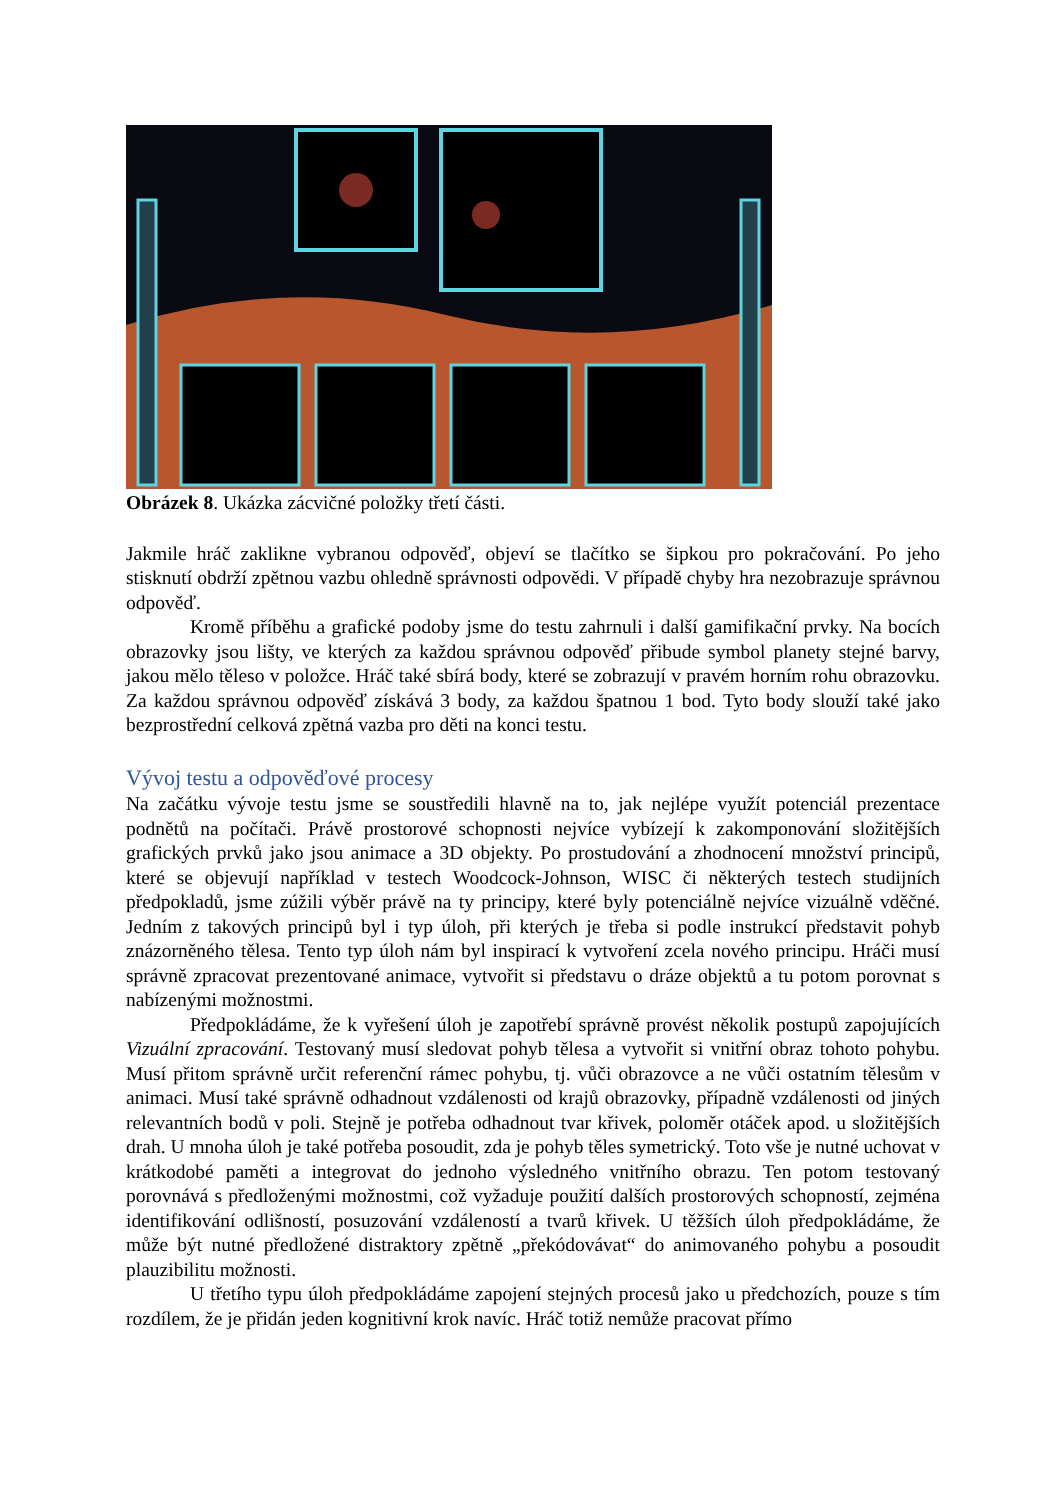Obrázek 8. Ukázka zácvičné položky třetí části.
Jakmile hráč zaklikne vybranou odpověď, objeví se tlačítko se šipkou pro pokračování. Po jeho stisknutí obdrží zpětnou vazbu ohledně správnosti odpovědi. V případě chyby hra nezobrazuje správnou odpověď.
Kromě příběhu a grafické podoby jsme do testu zahrnuli i další gamifikační prvky. Na bocích obrazovky jsou lišty, ve kterých za každou správnou odpověď přibude symbol planety stejné barvy, jakou mělo těleso v položce. Hráč také sbírá body, které se zobrazují v pravém horním rohu obrazovku. Za každou správnou odpověď získává 3 body, za každou špatnou 1 bod. Tyto body slouží také jako bezprostřední celková zpětná vazba pro děti na konci testu.
Vývoj testu a odpověďové procesy
Na začátku vývoje testu jsme se soustředili hlavně na to, jak nejlépe využít potenciál prezentace podnětů na počítači. Právě prostorové schopnosti nejvíce vybízejí k zakomponování složitějších grafických prvků jako jsou animace a 3D objekty. Po prostudování a zhodnocení množství principů, které se objevují například v testech Woodcock-Johnson, WISC či některých testech studijních předpokladů, jsme zúžili výběr právě na ty principy, které byly potenciálně nejvíce vizuálně vděčné. Jedním z takových principů byl i typ úloh, při kterých je třeba si podle instrukcí představit pohyb znázorněného tělesa. Tento typ úloh nám byl inspirací k vytvoření zcela nového principu. Hráči musí správně zpracovat prezentované animace, vytvořit si představu o dráze objektů a tu potom porovnat s nabízenými možnostmi.
Předpokládáme, že k vyřešení úloh je zapotřebí správně provést několik postupů zapojujících Vizuální zpracování. Testovaný musí sledovat pohyb tělesa a vytvořit si vnitřní obraz tohoto pohybu. Musí přitom správně určit referenční rámec pohybu, tj. vůči obrazovce a ne vůči ostatním tělesům v animaci. Musí také správně odhadnout vzdálenosti od krajů obrazovky, případně vzdálenosti od jiných relevantních bodů v poli. Stejně je potřeba odhadnout tvar křivek, poloměr otáček apod. u složitějších drah. U mnoha úloh je také potřeba posoudit, zda je pohyb těles symetrický. Toto vše je nutné uchovat v krátkodobé paměti a integrovat do jednoho výsledného vnitřního obrazu. Ten potom testovaný porovnává s předloženými možnostmi, což vyžaduje použití dalších prostorových schopností, zejména identifikování odlišností, posuzování vzdáleností a tvarů křivek. U těžších úloh předpokládáme, že může být nutné předložené distraktory zpětně „překódovávat“ do animovaného pohybu a posoudit plauzibilitu možnosti.
U třetího typu úloh předpokládáme zapojení stejných procesů jako u předchozích, pouze s tím rozdílem, že je přidán jeden kognitivní krok navíc. Hráč totiž nemůže pracovat přímo